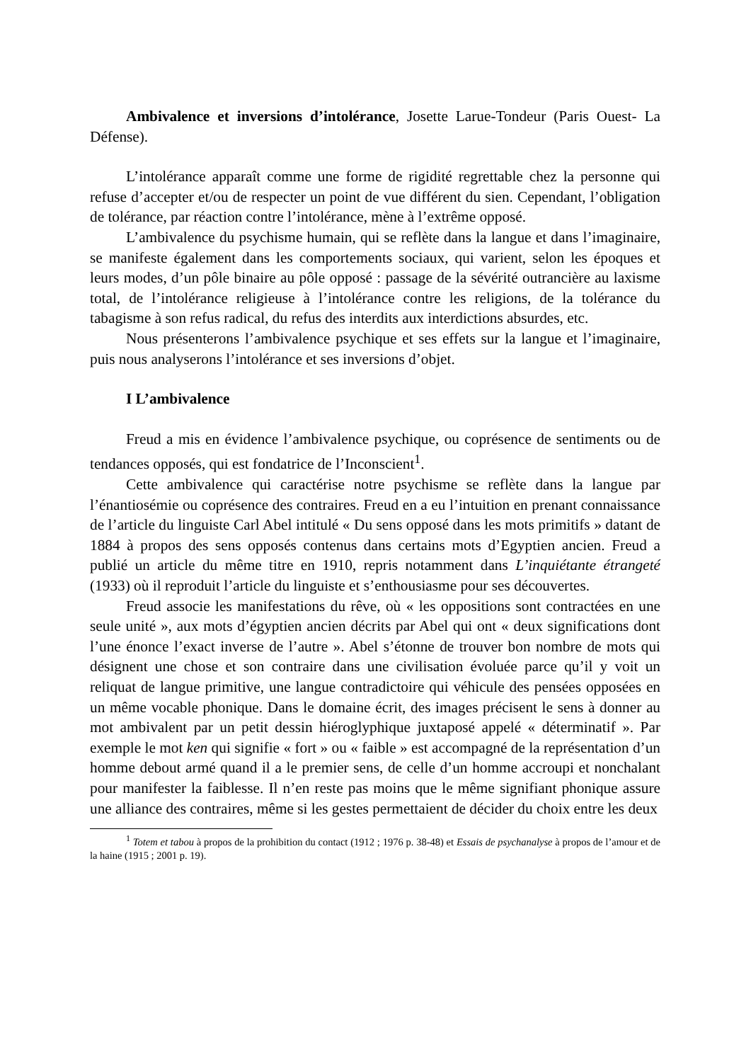Ambivalence et inversions d’intolérance, Josette Larue-Tondeur (Paris Ouest- La Défense).
L’intolérance apparaît comme une forme de rigidité regrettable chez la personne qui refuse d’accepter et/ou de respecter un point de vue différent du sien. Cependant, l’obligation de tolérance, par réaction contre l’intolérance, mène à l’extrême opposé.
L’ambivalence du psychisme humain, qui se reflète dans la langue et dans l’imaginaire, se manifeste également dans les comportements sociaux, qui varient, selon les époques et leurs modes, d’un pôle binaire au pôle opposé : passage de la sévérité outrancière au laxisme total, de l’intolérance religieuse à l’intolérance contre les religions, de la tolérance du tabagisme à son refus radical, du refus des interdits aux interdictions absurdes, etc.
Nous présenterons l’ambivalence psychique et ses effets sur la langue et l’imaginaire, puis nous analyserons l’intolérance et ses inversions d’objet.
I L’ambivalence
Freud a mis en évidence l’ambivalence psychique, ou coprésence de sentiments ou de tendances opposés, qui est fondatrice de l’Inconscient<sup>1</sup>.
Cette ambivalence qui caractérise notre psychisme se reflète dans la langue par l’énantiosémie ou coprésence des contraires. Freud en a eu l’intuition en prenant connaissance de l’article du linguiste Carl Abel intitulé « Du sens opposé dans les mots primitifs » datant de 1884 à propos des sens opposés contenus dans certains mots d’Egyptien ancien. Freud a publié un article du même titre en 1910, repris notamment dans L’inquiétante étrangeté (1933) où il reproduit l’article du linguiste et s’enthousiasme pour ses découvertes.
Freud associe les manifestations du rêve, où « les oppositions sont contractées en une seule unité », aux mots d’égyptien ancien décrits par Abel qui ont « deux significations dont l’une énonce l’exact inverse de l’autre ». Abel s’étonne de trouver bon nombre de mots qui désignent une chose et son contraire dans une civilisation évoluée parce qu’il y voit un reliquat de langue primitive, une langue contradictoire qui véhicule des pensées opposées en un même vocable phonique. Dans le domaine écrit, des images précisent le sens à donner au mot ambivalent par un petit dessin hiéroglyphique juxtaposé appelé « déterminatif ». Par exemple le mot ken qui signifie « fort » ou « faible » est accompagné de la représentation d’un homme debout armé quand il a le premier sens, de celle d’un homme accroupi et nonchalant pour manifester la faiblesse. Il n’en reste pas moins que le même signifiant phonique assure une alliance des contraires, même si les gestes permettaient de décider du choix entre les deux
<sup>1</sup> Totem et tabou à propos de la prohibition du contact (1912 ; 1976 p. 38-48) et Essais de psychanalyse à propos de l’amour et de la haine (1915 ; 2001 p. 19).